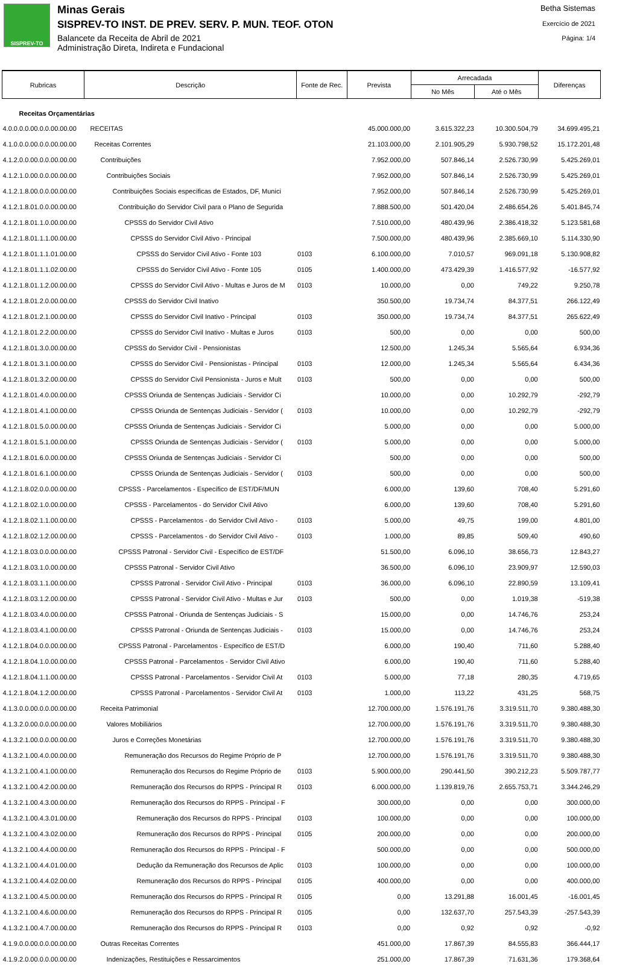SISPREV-TO
Minas Gerais
SISPREV-TO INST. DE PREV. SERV. P. MUN. TEOF. OTON
Balancete da Receita de Abril de 2021
Administração Direta, Indireta e Fundacional
Betha Sistemas
Exercício de 2021
Página: 1/4
| Rubricas | Descrição | Fonte de Rec. | Prevista | Arrecadada | | Diferenças |
| --- | --- | --- | --- | --- | --- | --- |
| | | | | No Mês | Até o Mês | |
| Receitas Orçamentárias | | | | | | |
| 4.0.0.0.0.00.0.0.00.00.00 | RECEITAS | | 45.000.000,00 | 3.615.322,23 | 10.300.504,79 | 34.699.495,21 |
| 4.1.0.0.0.00.0.0.00.00.00 | Receitas Correntes | | 21.103.000,00 | 2.101.905,29 | 5.930.798,52 | 15.172.201,48 |
| 4.1.2.0.0.00.0.0.00.00.00 | Contribuições | | 7.952.000,00 | 507.846,14 | 2.526.730,99 | 5.425.269,01 |
| 4.1.2.1.0.00.0.0.00.00.00 | Contribuições Sociais | | 7.952.000,00 | 507.846,14 | 2.526.730,99 | 5.425.269,01 |
| 4.1.2.1.8.00.0.0.00.00.00 | Contribuições Sociais específicas de Estados, DF, Munici | | 7.952.000,00 | 507.846,14 | 2.526.730,99 | 5.425.269,01 |
| 4.1.2.1.8.01.0.0.00.00.00 | Contribuição do Servidor Civil para o Plano de Seguridа | | 7.888.500,00 | 501.420,04 | 2.486.654,26 | 5.401.845,74 |
| 4.1.2.1.8.01.1.0.00.00.00 | CPSSS do Servidor Civil Ativo | | 7.510.000,00 | 480.439,96 | 2.386.418,32 | 5.123.581,68 |
| 4.1.2.1.8.01.1.1.00.00.00 | CPSSS do Servidor Civil Ativo - Principal | | 7.500.000,00 | 480.439,96 | 2.385.669,10 | 5.114.330,90 |
| 4.1.2.1.8.01.1.1.01.00.00 | CPSSS do Servidor Civil Ativo - Fonte 103 | 0103 | 6.100.000,00 | 7.010,57 | 969.091,18 | 5.130.908,82 |
| 4.1.2.1.8.01.1.1.02.00.00 | CPSSS do Servidor Civil Ativo - Fonte 105 | 0105 | 1.400.000,00 | 473.429,39 | 1.416.577,92 | -16.577,92 |
| 4.1.2.1.8.01.1.2.00.00.00 | CPSSS do Servidor Civil Ativo - Multas e Juros de M | 0103 | 10.000,00 | 0,00 | 749,22 | 9.250,78 |
| 4.1.2.1.8.01.2.0.00.00.00 | CPSSS do Servidor Civil Inativo | | 350.500,00 | 19.734,74 | 84.377,51 | 266.122,49 |
| 4.1.2.1.8.01.2.1.00.00.00 | CPSSS do Servidor Civil Inativo - Principal | 0103 | 350.000,00 | 19.734,74 | 84.377,51 | 265.622,49 |
| 4.1.2.1.8.01.2.2.00.00.00 | CPSSS do Servidor Civil Inativo - Multas e Juros | 0103 | 500,00 | 0,00 | 0,00 | 500,00 |
| 4.1.2.1.8.01.3.0.00.00.00 | CPSSS do Servidor Civil - Pensionistas | | 12.500,00 | 1.245,34 | 5.565,64 | 6.934,36 |
| 4.1.2.1.8.01.3.1.00.00.00 | CPSSS do Servidor Civil - Pensionistas - Principal | 0103 | 12.000,00 | 1.245,34 | 5.565,64 | 6.434,36 |
| 4.1.2.1.8.01.3.2.00.00.00 | CPSSS do Servidor Civil Pensionista - Juros e Mult | 0103 | 500,00 | 0,00 | 0,00 | 500,00 |
| 4.1.2.1.8.01.4.0.00.00.00 | CPSSS Oriunda de Sentenças Judiciais - Servidor Ci | | 10.000,00 | 0,00 | 10.292,79 | -292,79 |
| 4.1.2.1.8.01.4.1.00.00.00 | CPSSS Oriunda de Sentenças Judiciais - Servidor ( | 0103 | 10.000,00 | 0,00 | 10.292,79 | -292,79 |
| 4.1.2.1.8.01.5.0.00.00.00 | CPSSS Oriunda de Sentenças Judiciais - Servidor Ci | | 5.000,00 | 0,00 | 0,00 | 5.000,00 |
| 4.1.2.1.8.01.5.1.00.00.00 | CPSSS Oriunda de Sentenças Judiciais - Servidor ( | 0103 | 5.000,00 | 0,00 | 0,00 | 5.000,00 |
| 4.1.2.1.8.01.6.0.00.00.00 | CPSSS Oriunda de Sentenças Judiciais - Servidor Ci | | 500,00 | 0,00 | 0,00 | 500,00 |
| 4.1.2.1.8.01.6.1.00.00.00 | CPSSS Oriunda de Sentenças Judiciais - Servidor ( | 0103 | 500,00 | 0,00 | 0,00 | 500,00 |
| 4.1.2.1.8.02.0.0.00.00.00 | CPSSS - Parcelamentos - Específico de EST/DF/MUN | | 6.000,00 | 139,60 | 708,40 | 5.291,60 |
| 4.1.2.1.8.02.1.0.00.00.00 | CPSSS - Parcelamentos - do Servidor Civil Ativo | | 6.000,00 | 139,60 | 708,40 | 5.291,60 |
| 4.1.2.1.8.02.1.1.00.00.00 | CPSSS - Parcelamentos - do Servidor Civil Ativo - | 0103 | 5.000,00 | 49,75 | 199,00 | 4.801,00 |
| 4.1.2.1.8.02.1.2.00.00.00 | CPSSS - Parcelamentos - do Servidor Civil Ativo - | 0103 | 1.000,00 | 89,85 | 509,40 | 490,60 |
| 4.1.2.1.8.03.0.0.00.00.00 | CPSSS Patronal - Servidor Civil - Específico de EST/DF | | 51.500,00 | 6.096,10 | 38.656,73 | 12.843,27 |
| 4.1.2.1.8.03.1.0.00.00.00 | CPSSS Patronal - Servidor Civil Ativo | | 36.500,00 | 6.096,10 | 23.909,97 | 12.590,03 |
| 4.1.2.1.8.03.1.1.00.00.00 | CPSSS Patronal - Servidor Civil Ativo - Principal | 0103 | 36.000,00 | 6.096,10 | 22.890,59 | 13.109,41 |
| 4.1.2.1.8.03.1.2.00.00.00 | CPSSS Patronal - Servidor Civil Ativo - Multas e Jur | 0103 | 500,00 | 0,00 | 1.019,38 | -519,38 |
| 4.1.2.1.8.03.4.0.00.00.00 | CPSSS Patronal - Oriunda de Sentenças Judiciais - S | | 15.000,00 | 0,00 | 14.746,76 | 253,24 |
| 4.1.2.1.8.03.4.1.00.00.00 | CPSSS Patronal - Oriunda de Sentenças Judiciais - | 0103 | 15.000,00 | 0,00 | 14.746,76 | 253,24 |
| 4.1.2.1.8.04.0.0.00.00.00 | CPSSS Patronal - Parcelamentos - Específico de EST/D | | 6.000,00 | 190,40 | 711,60 | 5.288,40 |
| 4.1.2.1.8.04.1.0.00.00.00 | CPSSS Patronal - Parcelamentos - Servidor Civil Ativo | | 6.000,00 | 190,40 | 711,60 | 5.288,40 |
| 4.1.2.1.8.04.1.1.00.00.00 | CPSSS Patronal - Parcelamentos - Servidor Civil At | 0103 | 5.000,00 | 77,18 | 280,35 | 4.719,65 |
| 4.1.2.1.8.04.1.2.00.00.00 | CPSSS Patronal - Parcelamentos - Servidor Civil At | 0103 | 1.000,00 | 113,22 | 431,25 | 568,75 |
| 4.1.3.0.0.00.0.0.00.00.00 | Receita Patrimonial | | 12.700.000,00 | 1.576.191,76 | 3.319.511,70 | 9.380.488,30 |
| 4.1.3.2.0.00.0.0.00.00.00 | Valores Mobiliários | | 12.700.000,00 | 1.576.191,76 | 3.319.511,70 | 9.380.488,30 |
| 4.1.3.2.1.00.0.0.00.00.00 | Juros e Correções Monetárias | | 12.700.000,00 | 1.576.191,76 | 3.319.511,70 | 9.380.488,30 |
| 4.1.3.2.1.00.4.0.00.00.00 | Remuneração dos Recursos do Regime Próprio de P | | 12.700.000,00 | 1.576.191,76 | 3.319.511,70 | 9.380.488,30 |
| 4.1.3.2.1.00.4.1.00.00.00 | Remuneração dos Recursos do Regime Próprio de | 0103 | 5.900.000,00 | 290.441,50 | 390.212,23 | 5.509.787,77 |
| 4.1.3.2.1.00.4.2.00.00.00 | Remuneração dos Recursos do RPPS - Principal R | 0103 | 6.000.000,00 | 1.139.819,76 | 2.655.753,71 | 3.344.246,29 |
| 4.1.3.2.1.00.4.3.00.00.00 | Remuneração dos Recursos do RPPS - Principal - F | | 300.000,00 | 0,00 | 0,00 | 300.000,00 |
| 4.1.3.2.1.00.4.3.01.00.00 | Remuneração dos Recursos do RPPS - Principal | 0103 | 100.000,00 | 0,00 | 0,00 | 100.000,00 |
| 4.1.3.2.1.00.4.3.02.00.00 | Remuneração dos Recursos do RPPS - Principal | 0105 | 200.000,00 | 0,00 | 0,00 | 200.000,00 |
| 4.1.3.2.1.00.4.4.00.00.00 | Remuneração dos Recursos do RPPS - Principal - F | | 500.000,00 | 0,00 | 0,00 | 500.000,00 |
| 4.1.3.2.1.00.4.4.01.00.00 | Dedução da Remuneração dos Recursos de Aplic | 0103 | 100.000,00 | 0,00 | 0,00 | 100.000,00 |
| 4.1.3.2.1.00.4.4.02.00.00 | Remuneração dos Recursos do RPPS - Principal | 0105 | 400.000,00 | 0,00 | 0,00 | 400.000,00 |
| 4.1.3.2.1.00.4.5.00.00.00 | Remuneração dos Recursos do RPPS - Principal R | 0105 | 0,00 | 13.291,88 | 16.001,45 | -16.001,45 |
| 4.1.3.2.1.00.4.6.00.00.00 | Remuneração dos Recursos do RPPS - Principal R | 0105 | 0,00 | 132.637,70 | 257.543,39 | -257.543,39 |
| 4.1.3.2.1.00.4.7.00.00.00 | Remuneração dos Recursos do RPPS - Principal R | 0103 | 0,00 | 0,92 | 0,92 | -0,92 |
| 4.1.9.0.0.00.0.0.00.00.00 | Outras Receitas Correntes | | 451.000,00 | 17.867,39 | 84.555,83 | 366.444,17 |
| 4.1.9.2.0.00.0.0.00.00.00 | Indenizações, Restituições e Ressarcimentos | | 251.000,00 | 17.867,39 | 71.631,36 | 179.368,64 |